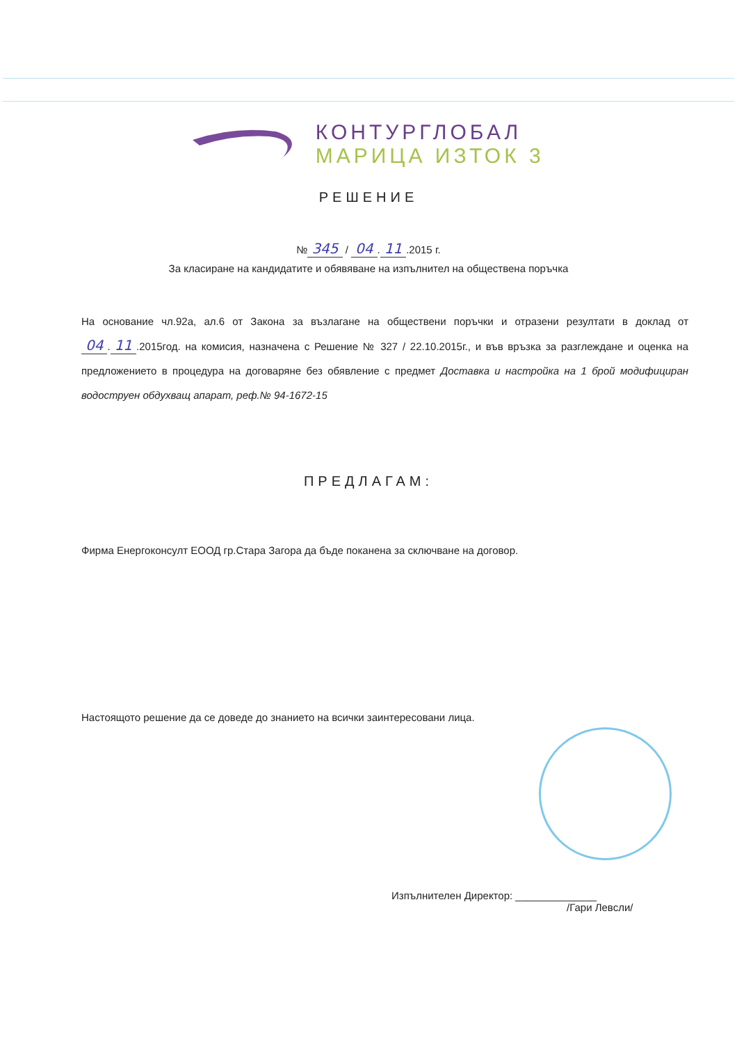КОНТУРГЛОБАЛ
МАРИЦА ИЗТОК 3
РЕШЕНИЕ
№ 345 / 04. 11.2015 г.
За класиране на кандидатите и обявяване на изпълнител на обществена поръчка
На основание чл.92а, ал.6 от Закона за възлагане на обществени поръчки и отразени резултати в доклад от 04. 11.2015год. на комисия, назначена с Решение № 327 / 22.10.2015г., и във връзка за разглеждане и оценка на предложението в процедура на договаряне без обявление с предмет Доставка и настройка на 1 брой модифициран водоструен обдухващ апарат, реф.№ 94-1672-15
ПРЕДЛАГАМ:
Фирма Енергоконсулт ЕООД гр.Стара Загора да бъде поканена за сключване на договор.
Настоящото решение да се доведе до знанието на всички заинтересовани лица.
Изпълнителен Директор: ______________
/Гари Левсли/